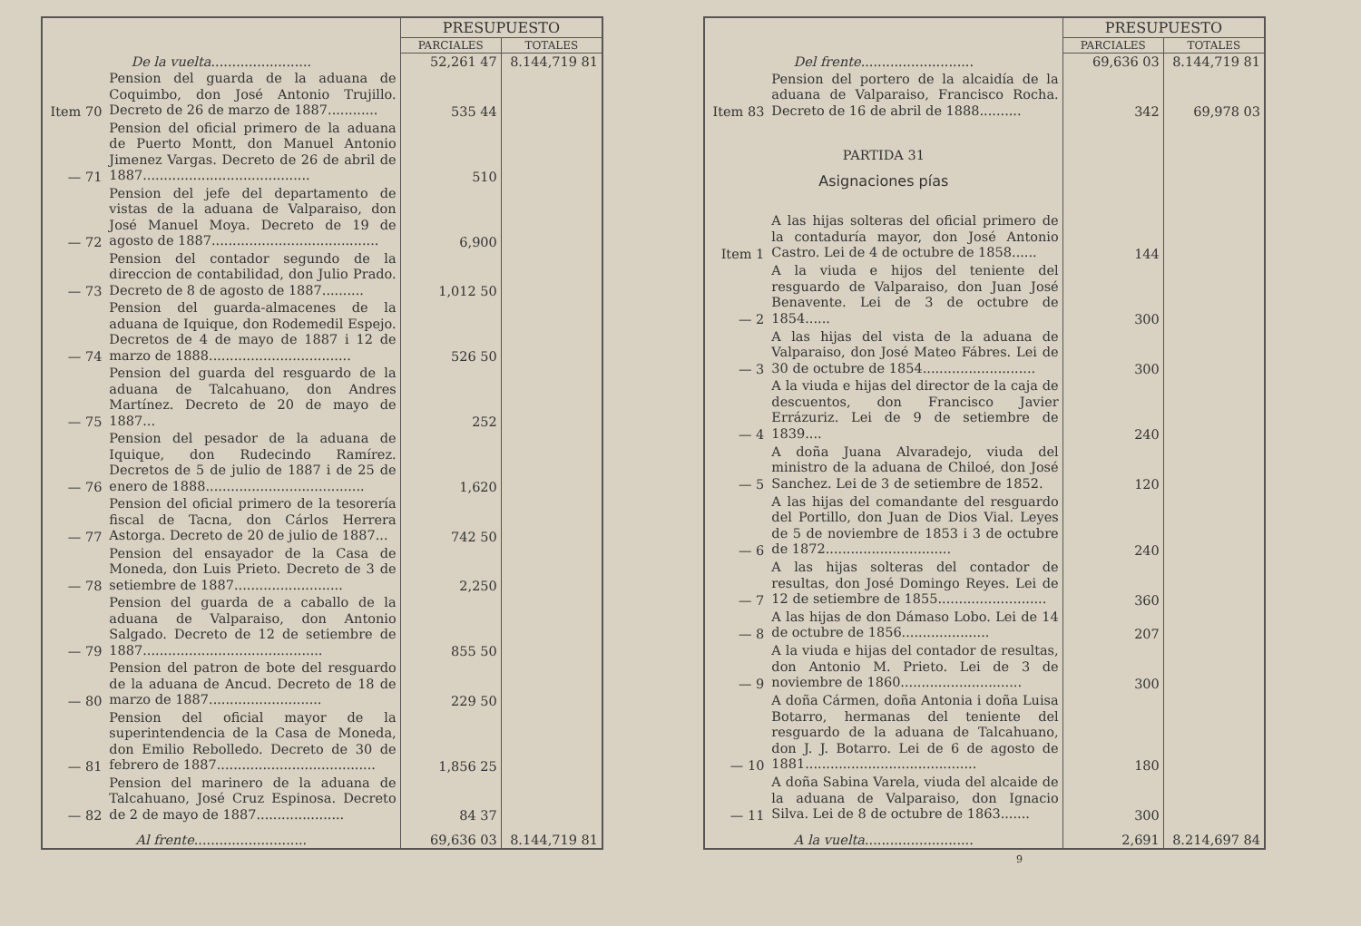| | | PRESUPUESTO | |
| --- | --- | --- | --- |
| | | PARCIALES | TOTALES |
| De la vuelta ........................ | | 52,261 47 | 8.144,719 81 |
| Item 70 | Pension del guarda de la aduana de Coquimbo, don José Antonio Trujillo. Decreto de 26 de marzo de 1887............ | 535 44 | |
| — 71 | Pension del oficial primero de la aduana de Puerto Montt, don Manuel Antonio Jimenez Vargas. Decreto de 26 de abril de 1887........................................ | 510 | |
| — 72 | Pension del jefe del departamento de vistas de la aduana de Valparaiso, don José Manuel Moya. Decreto de 19 de agosto de 1887........................................ | 6,900 | |
| — 73 | Pension del contador segundo de la direccion de contabilidad, don Julio Prado. Decreto de 8 de agosto de 1887.......... | 1,012 50 | |
| — 74 | Pension del guarda-almacenes de la aduana de Iquique, don Rodemedil Espejo. Decretos de 4 de mayo de 1887 i 12 de marzo de 1888.................................. | 526 50 | |
| — 75 | Pension del guarda del resguardo de la aduana de Talcahuano, don Andres Martínez. Decreto de 20 de mayo de 1887... | 252 | |
| — 76 | Pension del pesador de la aduana de Iquique, don Rudecindo Ramírez. Decretos de 5 de julio de 1887 i de 25 de enero de 1888...................................... | 1,620 | |
| — 77 | Pension del oficial primero de la tesorería fiscal de Tacna, don Cárlos Herrera Astorga. Decreto de 20 de julio de 1887... | 742 50 | |
| — 78 | Pension del ensayador de la Casa de Moneda, don Luis Prieto. Decreto de 3 de setiembre de 1887.......................... | 2,250 | |
| — 79 | Pension del guarda de a caballo de la aduana de Valparaiso, don Antonio Salgado. Decreto de 12 de setiembre de 1887........................................... | 855 50 | |
| — 80 | Pension del patron de bote del resguardo de la aduana de Ancud. Decreto de 18 de marzo de 1887........................... | 229 50 | |
| — 81 | Pension del oficial mayor de la superintendencia de la Casa de Moneda, don Emilio Rebolledo. Decreto de 30 de febrero de 1887...................................... | 1,856 25 | |
| — 82 | Pension del marinero de la aduana de Talcahuano, José Cruz Espinosa. Decreto de 2 de mayo de 1887..................... | 84 37 | |
| Al frente ........................... | | 69,636 03 | 8.144,719 81 |
| | | PRESUPUESTO | |
| --- | --- | --- | --- |
| | | PARCIALES | TOTALES |
| Del frente ........................... | | 69,636 03 | 8.144,719 81 |
| Item 83 | Pension del portero de la alcaidía de la aduana de Valparaiso, Francisco Rocha. Decreto de 16 de abril de 1888.......... | 342 | 69,978 03 |
| PARTIDA 31 | | | |
| Asignaciones pías | | | |
| Item 1 | A las hijas solteras del oficial primero de la contaduría mayor, don José Antonio Castro. Lei de 4 de octubre de 1858...... | 144 | |
| — 2 | A la viuda e hijos del teniente del resguardo de Valparaiso, don Juan José Benavente. Lei de 3 de octubre de 1854...... | 300 | |
| — 3 | A las hijas del vista de la aduana de Valparaiso, don José Mateo Fábres. Lei de 30 de octubre de 1854........................... | 300 | |
| — 4 | A la viuda e hijas del director de la caja de descuentos, don Francisco Javier Errázuriz. Lei de 9 de setiembre de 1839.... | 240 | |
| — 5 | A doña Juana Alvaradejo, viuda del ministro de la aduana de Chiloé, don José Sanchez. Lei de 3 de setiembre de 1852. | 120 | |
| — 6 | A las hijas del comandante del resguardo del Portillo, don Juan de Dios Vial. Leyes de 5 de noviembre de 1853 i 3 de octubre de 1872.............................. | 240 | |
| — 7 | A las hijas solteras del contador de resultas, don José Domingo Reyes. Lei de 12 de setiembre de 1855.......................... | 360 | |
| — 8 | A las hijas de don Dámaso Lobo. Lei de 14 de octubre de 1856..................... | 207 | |
| — 9 | A la viuda e hijas del contador de resultas, don Antonio M. Prieto. Lei de 3 de noviembre de 1860............................. | 300 | |
| — 10 | A doña Cármen, doña Antonia i doña Luisa Botarro, hermanas del teniente del resguardo de la aduana de Talcahuano, don J. J. Botarro. Lei de 6 de agosto de 1881......................................... | 180 | |
| — 11 | A doña Sabina Varela, viuda del alcaide de la aduana de Valparaiso, don Ignacio Silva. Lei de 8 de octubre de 1863....... | 300 | |
| A la vuelta .......................... | | 2,691 | 8.214,697 84 |
9